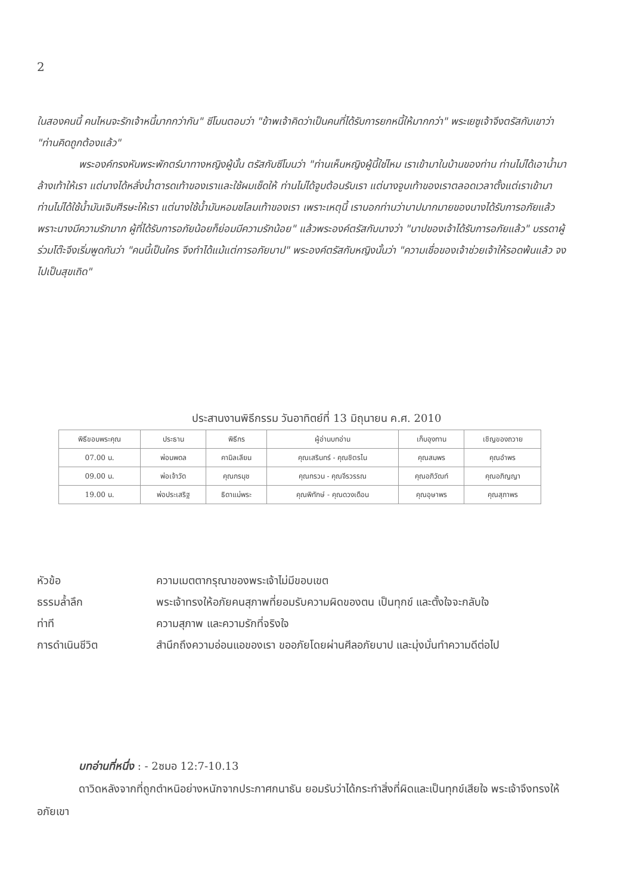2
ในสองคนนี้ คนไหนจะรักเจ้าหนี้มากกว่ากัน" ซีโมนตอบว่า "ข้าพเจ้าคิดว่าเป็นคนที่ได้รับการยกหนี้ให้มากกว่า" พระเยซูเจ้าจึงตรัสกับเขาว่า "ท่านคิดถูกต้องแล้ว"
พระองค์ทรงหันพระพักตร์มาทางหญิงผู้นั้น ตรัสกับซีโมนว่า "ท่านเห็นหญิงผู้นี้ใช่ไหม เราเข้ามาในบ้านของท่าน ท่านไม่ได้เอาน้ำมาล้างเท้าให้เรา แต่นางได้หลั่งน้ำตารดเท้าของเราและใช้ผมเช็ดให้ ท่านไม่ได้จูบต้อนรับเรา แต่นางจูบเท้าของเราตลอดเวลาตั้งแต่เราเข้ามา ท่านไม่ได้ใช้น้ำมันเจิมศีรษะให้เรา แต่นางใช้น้ำมันหอมชโลมเท้าของเรา เพราะเหตุนี้ เราบอกท่านว่าบาปมากมายของนางได้รับการอภัยแล้วพราะนางมีความรักมาก ผู้ที่ได้รับการอภัยน้อยก็ย่อมมีความรักน้อย" แล้วพระองค์ตรัสกับนางว่า "บาปของเจ้าได้รับการอภัยแล้ว" บรรดาผู้ร่วมโต๊ะจึงเริ่มพูดกันว่า "คนนี้เป็นใคร จึงทำได้แม้แต่การอภัยบาป" พระองค์ตรัสกับหญิงนั้นว่า "ความเชื่อของเจ้าช่วยเจ้าให้รอดพ้นแล้ว จงไปเป็นสุขเถิด"
ประสานงานพิธีกรรม วันอาทิตย์ที่ 13 มิถุนายน ค.ศ. 2010
| พิธีขอบพระคุณ | ประธาน | พิธีกร | ผู้อ่านบทอ่าน | เก็บอุงทาน | เชิญของถวาย |
| --- | --- | --- | --- | --- | --- |
| 07.00 น. | พ่อนพดล | คามิลเลียน | คุณเสรินทร์ - คุณชิตรไน | คุณสมพร | คุณอำพร |
| 09.00 น. | พ่อเจ้าวัด | คุณกรนุช | คุณกรวน - คุณจีรวรรณ | คุณอภิวัฒท์ | คุณอภิญญา |
| 19.00 น. | พ่อประเสริฐ | ธิดาแม่พระ | คุณพิทักษ์ - คุณดวงเดือน | คุณอุษาพร | คุณสุภาพร |
หัวข้อ ความเมตตากรุณาของพระเจ้าไม่มีขอบเขต
ธรรมล้ำลึก พระเจ้าทรงให้อภัยคนสุภาพที่ยอมรับความผิดของตน เป็นทุกข์ และตั้งใจจะกลับใจ
ท่าที ความสุภาพ และความรักที่จริงใจ
การดำเนินชีวิต สำนึกถึงความอ่อนแอของเรา ขออภัยโดยผ่านศีลอภัยบาป และมุ่งมั่นทำความดีต่อไป
บทอ่านที่หนึ่ง : - 2ซมอ 12:7-10.13
ดาวิดหลังจากที่ถูกตำหนิอย่างหนักจากประกาศกนาธัน ยอมรับว่าได้กระทำสิ่งที่ผิดและเป็นทุกข์เสียใจ พระเจ้าจึงทรงให้อภัยเขา